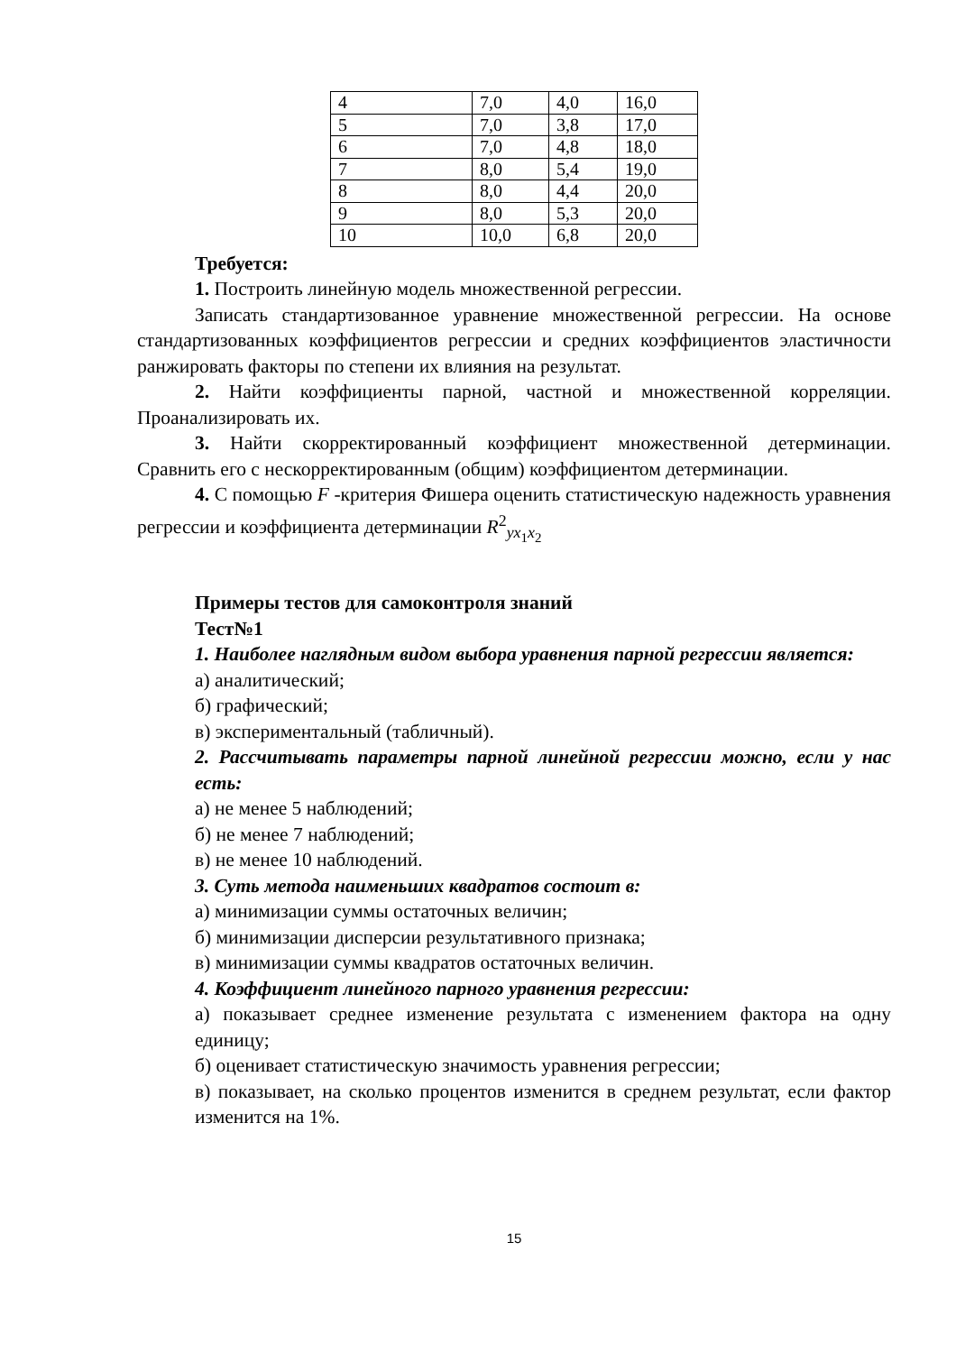| 4 | 7,0 | 4,0 | 16,0 |
| 5 | 7,0 | 3,8 | 17,0 |
| 6 | 7,0 | 4,8 | 18,0 |
| 7 | 8,0 | 5,4 | 19,0 |
| 8 | 8,0 | 4,4 | 20,0 |
| 9 | 8,0 | 5,3 | 20,0 |
| 10 | 10,0 | 6,8 | 20,0 |
Требуется:
1. Построить линейную модель множественной регрессии.
Записать стандартизованное уравнение множественной регрессии. На основе стандартизованных коэффициентов регрессии и средних коэффициентов эластичности ранжировать факторы по степени их влияния на результат.
2. Найти коэффициенты парной, частной и множественной корреляции. Проанализировать их.
3. Найти скорректированный коэффициент множественной детерминации. Сравнить его с нескорректированным (общим) коэффициентом детерминации.
4. С помощью F -критерия Фишера оценить статистическую надежность уравнения регрессии и коэффициента детерминации R<sup>2</sup><sub>yx<sub>1</sub>x<sub>2</sub></sub>
Примеры тестов для самоконтроля знаний
Тест№1
1. Наиболее наглядным видом выбора уравнения парной регрессии является:
а) аналитический;
б) графический;
в) экспериментальный (табличный).
2. Рассчитывать параметры парной линейной регрессии можно, если у нас есть:
а) не менее 5 наблюдений;
б) не менее 7 наблюдений;
в) не менее 10 наблюдений.
3. Суть метода наименьших квадратов состоит в:
а) минимизации суммы остаточных величин;
б) минимизации дисперсии результативного признака;
в) минимизации суммы квадратов остаточных величин.
4. Коэффициент линейного парного уравнения регрессии:
а) показывает среднее изменение результата с изменением фактора на одну единицу;
б) оценивает статистическую значимость уравнения регрессии;
в) показывает, на сколько процентов изменится в среднем результат, если фактор изменится на 1%.
15